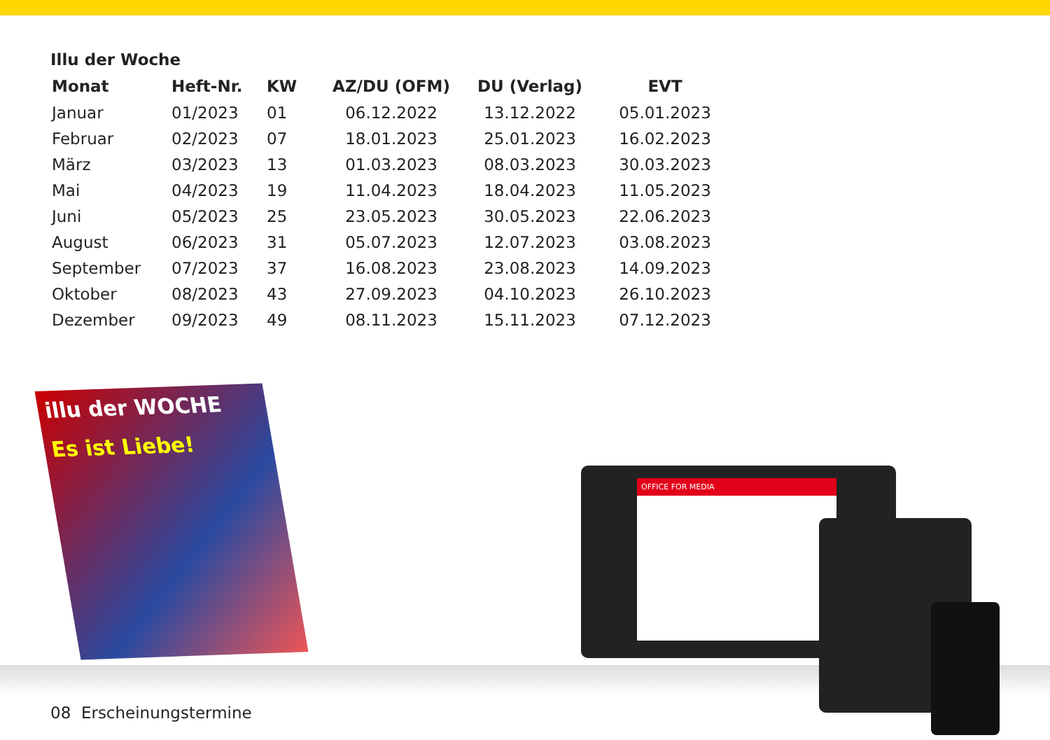Illu der Woche
| Monat | Heft-Nr. | KW | AZ/DU (OFM) | DU (Verlag) | EVT |
| --- | --- | --- | --- | --- | --- |
| Januar | 01/2023 | 01 | 06.12.2022 | 13.12.2022 | 05.01.2023 |
| Februar | 02/2023 | 07 | 18.01.2023 | 25.01.2023 | 16.02.2023 |
| März | 03/2023 | 13 | 01.03.2023 | 08.03.2023 | 30.03.2023 |
| Mai | 04/2023 | 19 | 11.04.2023 | 18.04.2023 | 11.05.2023 |
| Juni | 05/2023 | 25 | 23.05.2023 | 30.05.2023 | 22.06.2023 |
| August | 06/2023 | 31 | 05.07.2023 | 12.07.2023 | 03.08.2023 |
| September | 07/2023 | 37 | 16.08.2023 | 23.08.2023 | 14.09.2023 |
| Oktober | 08/2023 | 43 | 27.09.2023 | 04.10.2023 | 26.10.2023 |
| Dezember | 09/2023 | 49 | 08.11.2023 | 15.11.2023 | 07.12.2023 |
08 Erscheinungstermine
illu der WOCHE
Es ist Liebe!
OFFICE FOR MEDIA